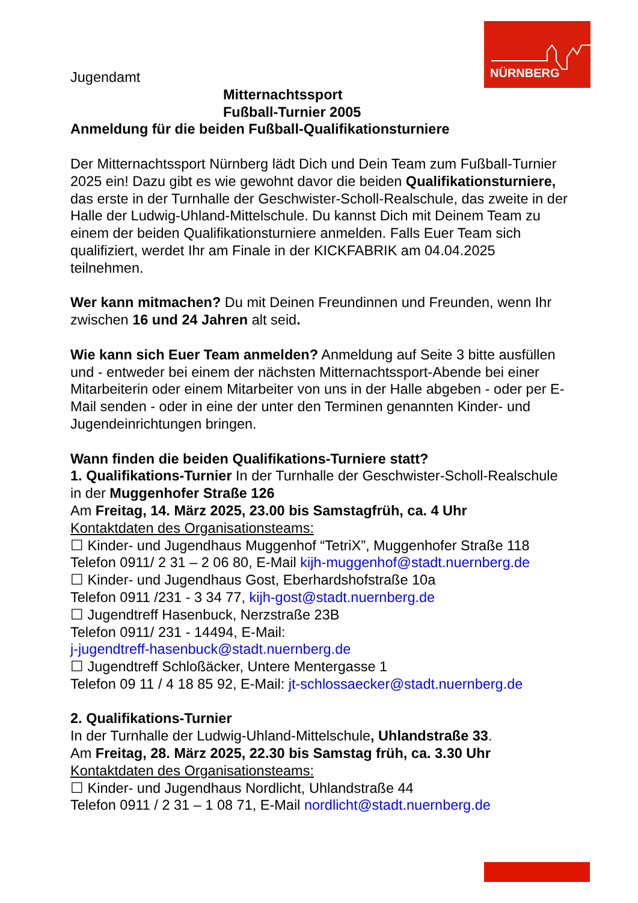NÜRNBERG
Jugendamt
Mitternachtssport
Fußball-Turnier 2005
Anmeldung für die beiden Fußball-Qualifikationsturniere
Der Mitternachtssport Nürnberg lädt Dich und Dein Team zum Fußball-Turnier 2025 ein! Dazu gibt es wie gewohnt davor die beiden Qualifikationsturniere, das erste in der Turnhalle der Geschwister-Scholl-Realschule, das zweite in der Halle der Ludwig-Uhland-Mittelschule. Du kannst Dich mit Deinem Team zu einem der beiden Qualifikationsturniere anmelden. Falls Euer Team sich qualifiziert, werdet Ihr am Finale in der KICKFABRIK am 04.04.2025 teilnehmen.
Wer kann mitmachen? Du mit Deinen Freundinnen und Freunden, wenn Ihr zwischen 16 und 24 Jahren alt seid.
Wie kann sich Euer Team anmelden? Anmeldung auf Seite 3 bitte ausfüllen und - entweder bei einem der nächsten Mitternachtssport-Abende bei einer Mitarbeiterin oder einem Mitarbeiter von uns in der Halle abgeben - oder per E-Mail senden - oder in eine der unter den Terminen genannten Kinder- und Jugendeinrichtungen bringen.
Wann finden die beiden Qualifikations-Turniere statt?
1. Qualifikations-Turnier In der Turnhalle der Geschwister-Scholl-Realschule in der Muggenhofer Straße 126
Am Freitag, 14. März 2025, 23.00 bis Samstagfrüh, ca. 4 Uhr
Kontaktdaten des Organisationsteams:
☐ Kinder- und Jugendhaus Muggenhof “TetriX”, Muggenhofer Straße 118
Telefon 0911/ 2 31 – 2 06 80, E-Mail kijh-muggenhof@stadt.nuernberg.de
☐ Kinder- und Jugendhaus Gost, Eberhardshofstraße 10a
Telefon 0911 /231 - 3 34 77, kijh-gost@stadt.nuernberg.de
☐ Jugendtreff Hasenbuck, Nerzstraße 23B
Telefon 0911/ 231 - 14494, E-Mail:
j-jugendtreff-hasenbuck@stadt.nuernberg.de
☐ Jugendtreff Schloßäcker, Untere Mentergasse 1
Telefon 09 11 / 4 18 85 92, E-Mail: jt-schlossaecker@stadt.nuernberg.de
2. Qualifikations-Turnier
In der Turnhalle der Ludwig-Uhland-Mittelschule, Uhlandstraße 33.
Am Freitag, 28. März 2025, 22.30 bis Samstag früh, ca. 3.30 Uhr
Kontaktdaten des Organisationsteams:
☐ Kinder- und Jugendhaus Nordlicht, Uhlandstraße 44
Telefon 0911 / 2 31 – 1 08 71, E-Mail nordlicht@stadt.nuernberg.de